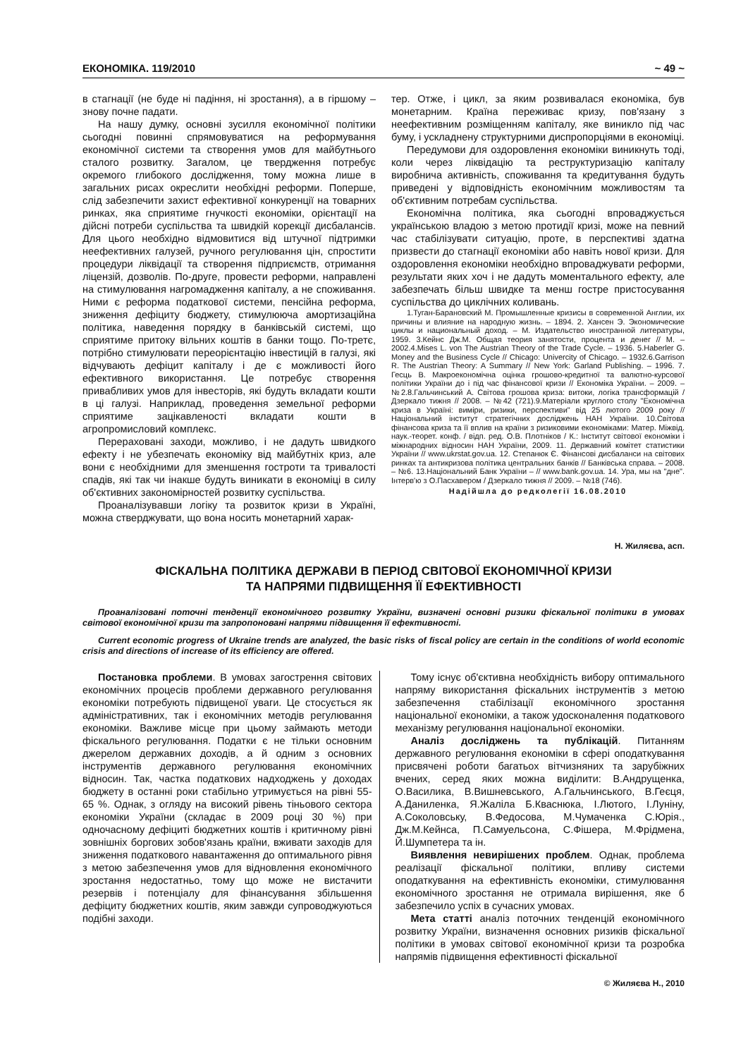ЕКОНОМІКА. 119/2010 ~ 49 ~
в стагнації (не буде ні падіння, ні зростання), а в гіршому – знову почне падати.
На нашу думку, основні зусилля економічної політики сьогодні повинні спрямовуватися на реформування економічної системи та створення умов для майбутнього сталого розвитку. Загалом, це твердження потребує окремого глибокого дослідження, тому можна лише в загальних рисах окреслити необхідні реформи. Поперше, слід забезпечити захист ефективної конкуренції на товарних ринках, яка сприятиме гнучкості економіки, орієнтації на дійсні потреби суспільства та швидкій корекції дисбалансів. Для цього необхідно відмовитися від штучної підтримки неефективних галузей, ручного регулювання цін, спростити процедури ліквідації та створення підприємств, отримання ліцензій, дозволів. По-друге, провести реформи, направлені на стимулювання нагромадження капіталу, а не споживання. Ними є реформа податкової системи, пенсійна реформа, зниження дефіциту бюджету, стимулююча амортизаційна політика, наведення порядку в банківській системі, що сприятиме притоку вільних коштів в банки тощо. По-третє, потрібно стимулювати переорієнтацію інвестицій в галузі, які відчувають дефіцит капіталу і де є можливості його ефективного використання. Це потребує створення привабливих умов для інвесторів, які будуть вкладати кошти в ці галузі. Наприклад, проведення земельної реформи сприятиме зацікавленості вкладати кошти в агропромисловий комплекс.
Перераховані заходи, можливо, і не дадуть швидкого ефекту і не убезпечать економіку від майбутніх криз, але вони є необхідними для зменшення гостроти та тривалості спадів, які так чи інакше будуть виникати в економіці в силу об'єктивних закономірностей розвитку суспільства.
Проаналізувавши логіку та розвиток кризи в Україні, можна стверджувати, що вона носить монетарний харак-
тер. Отже, і цикл, за яким розвивалася економіка, був монетарним. Країна переживає кризу, пов'язану з неефективним розміщенням капіталу, яке виникло під час буму, і ускладнену структурними диспропорціями в економіці.
Передумови для оздоровлення економіки виникнуть тоді, коли через ліквідацію та реструктуризацію капіталу виробнича активність, споживання та кредитування будуть приведені у відповідність економічним можливостям та об'єктивним потребам суспільства.
Економічна політика, яка сьогодні впроваджується українською владою з метою протидії кризі, може на певний час стабілізувати ситуацію, проте, в перспективі здатна призвести до стагнації економіки або навіть нової кризи. Для оздоровлення економіки необхідно впроваджувати реформи, результати яких хоч і не дадуть моментального ефекту, але забезпечать більш швидке та менш гостре пристосування суспільства до циклічних коливань.
1.Туган-Барановский М. Промышленные кризисы в современной Англии, их причины и влияние на народную жизнь. – 1894. 2. Хансен Э. Экономические циклы и национальный доход. – М. Издательство иностранной литературы, 1959. 3.Кейнс Дж.М. Общая теория занятости, процента и денег // М. – 2002.4.Mises L. von The Austrian Theory of the Trade Cycle. – 1936. 5.Haberler G. Money and the Business Cycle // Chicago: Univercity of Chicago. – 1932.6.Garrison R. The Austrian Theory: A Summary // New York: Garland Publishing. – 1996. 7. Гесць В. Макроекономічна оцінка грошово-кредитної та валютно-курсової політики України до і під час фінансової кризи // Економіка України. – 2009. – №2.8.Гальчинський А. Світова грошова криза: витоки, логіка трансформацій / Дзеркало тижня // 2008. – №42 (721).9.Матеріали круглого столу "Економічна криза в Україні: виміри, ризики, перспективи" від 25 лютого 2009 року // Національний інститут стратегічних досліджень НАН України. 10.Світова фінансова криза та її вплив на країни з ризиковими економіками: Матер. Міжвід. наук.-теорет. конф. / відп. ред. О.В. Плотніков / К.: Інститут світової економіки і міжнародних відносин НАН України, 2009. 11. Державний комітет статистики України // www.ukrstat.gov.ua. 12. Степанюк Є. Фінансові дисбаланси на світових ринках та антикризова політика центральних банків // Банківська справа. – 2008. – №6. 13.Національний Банк України – // www.bank.gov.ua. 14. Ура, мы на "дне". Інтерв'ю з О.Пасхавером / Дзеркало тижня // 2009. – №18 (746).
Надійшла до редколегії 16.08.2010
Н. Жиляєва, асп.
ФІСКАЛЬНА ПОЛІТИКА ДЕРЖАВИ В ПЕРІОД СВІТОВОЇ ЕКОНОМІЧНОЇ КРИЗИ
ТА НАПРЯМИ ПІДВИЩЕННЯ ЇЇ ЕФЕКТИВНОСТІ
Проаналізовані поточні тенденції економічного розвитку України, визначені основні ризики фіскальної політики в умовах світової економічної кризи та запропоновані напрями підвищення її ефективності.
Current economic progress of Ukraine trends are analyzed, the basic risks of fiscal policy are certain in the conditions of world economic crisis and directions of increase of its efficiency are offered.
Постановка проблеми. В умовах загострення світових економічних процесів проблеми державного регулювання економіки потребують підвищеної уваги. Це стосується як адміністративних, так і економічних методів регулювання економіки. Важливе місце при цьому займають методи фіскального регулювання. Податки є не тільки основним джерелом державних доходів, а й одним з основних інструментів державного регулювання економічних відносин. Так, частка податкових надходжень у доходах бюджету в останні роки стабільно утримується на рівні 55-65 %. Однак, з огляду на високий рівень тіньового сектора економіки України (складає в 2009 році 30 %) при одночасному дефіциті бюджетних коштів і критичному рівні зовнішніх боргових зобов'язань країни, вживати заходів для зниження податкового навантаження до оптимального рівня з метою забезпечення умов для відновлення економічного зростання недостатньо, тому що може не вистачити резервів і потенціалу для фінансування збільшення дефіциту бюджетних коштів, яким завжди супроводжуються подібні заходи.
Тому існує об'єктивна необхідність вибору оптимального напряму використання фіскальних інструментів з метою забезпечення стабілізації економічного зростання національної економіки, а також удосконалення податкового механізму регулювання національної економіки.
Аналіз досліджень та публікацій. Питанням державного регулювання економіки в сфері оподаткування присвячені роботи багатьох вітчизняних та зарубіжних вчених, серед яких можна виділити: В.Андрущенка, О.Василика, В.Вишневського, А.Гальчинського, В.Геєця, А.Даниленка, Я.Жаліла Б.Кваснюка, І.Лютого, І.Луніну, А.Соколовську, В.Федосова, М.Чумаченка С.Юрія., Дж.М.Кейнса, П.Самуельсона, С.Фішера, М.Фрідмена, Й.Шумпетера та ін.
Виявлення невирішених проблем. Однак, проблема реалізації фіскальної політики, впливу системи оподаткування на ефективність економіки, стимулювання економічного зростання не отримала вирішення, яке б забезпечило успіх в сучасних умовах.
Мета статті аналіз поточних тенденцій економічного розвитку України, визначення основних ризиків фіскальної політики в умовах світової економічної кризи та розробка напрямів підвищення ефективності фіскальної
© Жиляєва Н., 2010